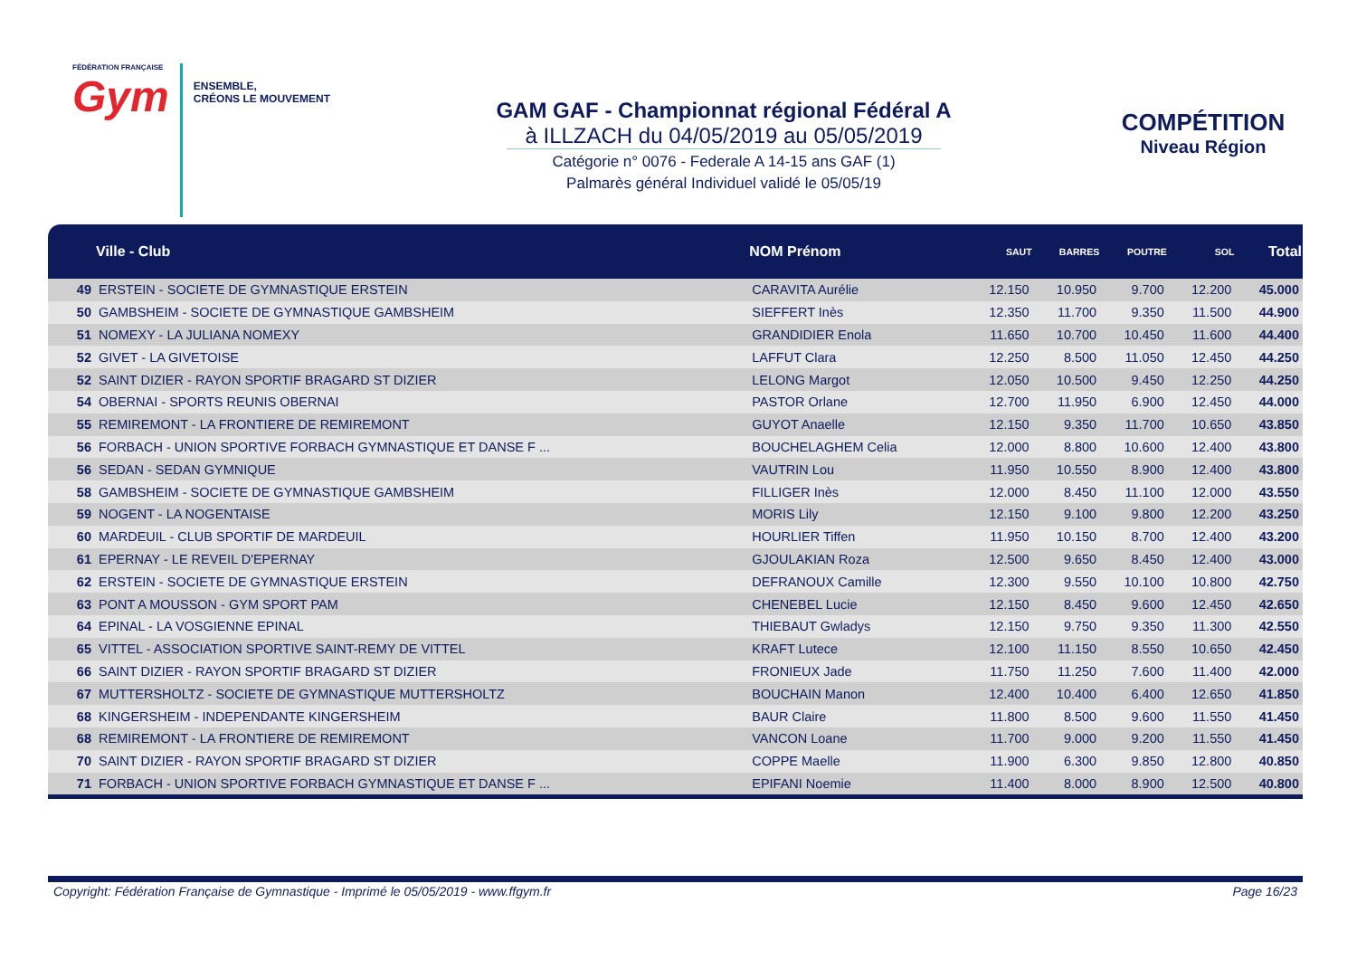FÉDÉRATION FRANÇAISE
Gym
ENSEMBLE,
CRÉONS LE MOUVEMENT
GAM GAF - Championnat régional Fédéral A
à ILLZACH du 04/05/2019 au 05/05/2019
Catégorie n° 0076 - Federale A 14-15 ans GAF (1)
Palmarès général Individuel validé le 05/05/19
COMPÉTITION
Niveau Région
| | Ville - Club | NOM Prénom | SAUT | BARRES | POUTRE | SOL | Total |
| --- | --- | --- | --- | --- | --- | --- | --- |
| 49 | ERSTEIN - SOCIETE DE GYMNASTIQUE ERSTEIN | CARAVITA Aurélie | 12.150 | 10.950 | 9.700 | 12.200 | 45.000 |
| 50 | GAMBSHEIM - SOCIETE DE GYMNASTIQUE GAMBSHEIM | SIEFFERT Inès | 12.350 | 11.700 | 9.350 | 11.500 | 44.900 |
| 51 | NOMEXY - LA JULIANA NOMEXY | GRANDIDIER Enola | 11.650 | 10.700 | 10.450 | 11.600 | 44.400 |
| 52 | GIVET - LA GIVETOISE | LAFFUT Clara | 12.250 | 8.500 | 11.050 | 12.450 | 44.250 |
| 52 | SAINT DIZIER - RAYON SPORTIF BRAGARD ST DIZIER | LELONG Margot | 12.050 | 10.500 | 9.450 | 12.250 | 44.250 |
| 54 | OBERNAI - SPORTS REUNIS OBERNAI | PASTOR Orlane | 12.700 | 11.950 | 6.900 | 12.450 | 44.000 |
| 55 | REMIREMONT - LA FRONTIERE DE REMIREMONT | GUYOT Anaelle | 12.150 | 9.350 | 11.700 | 10.650 | 43.850 |
| 56 | FORBACH - UNION SPORTIVE FORBACH GYMNASTIQUE ET DANSE F ... | BOUCHELAGHEM Celia | 12.000 | 8.800 | 10.600 | 12.400 | 43.800 |
| 56 | SEDAN - SEDAN GYMNIQUE | VAUTRIN Lou | 11.950 | 10.550 | 8.900 | 12.400 | 43.800 |
| 58 | GAMBSHEIM - SOCIETE DE GYMNASTIQUE GAMBSHEIM | FILLIGER Inès | 12.000 | 8.450 | 11.100 | 12.000 | 43.550 |
| 59 | NOGENT - LA NOGENTAISE | MORIS Lily | 12.150 | 9.100 | 9.800 | 12.200 | 43.250 |
| 60 | MARDEUIL - CLUB SPORTIF DE MARDEUIL | HOURLIER Tiffen | 11.950 | 10.150 | 8.700 | 12.400 | 43.200 |
| 61 | EPERNAY - LE REVEIL D'EPERNAY | GJOULAKIAN Roza | 12.500 | 9.650 | 8.450 | 12.400 | 43.000 |
| 62 | ERSTEIN - SOCIETE DE GYMNASTIQUE ERSTEIN | DEFRANOUX Camille | 12.300 | 9.550 | 10.100 | 10.800 | 42.750 |
| 63 | PONT A MOUSSON - GYM SPORT PAM | CHENEBEL Lucie | 12.150 | 8.450 | 9.600 | 12.450 | 42.650 |
| 64 | EPINAL - LA VOSGIENNE EPINAL | THIEBAUT Gwladys | 12.150 | 9.750 | 9.350 | 11.300 | 42.550 |
| 65 | VITTEL - ASSOCIATION SPORTIVE SAINT-REMY DE VITTEL | KRAFT Lutece | 12.100 | 11.150 | 8.550 | 10.650 | 42.450 |
| 66 | SAINT DIZIER - RAYON SPORTIF BRAGARD ST DIZIER | FRONIEUX Jade | 11.750 | 11.250 | 7.600 | 11.400 | 42.000 |
| 67 | MUTTERSHOLTZ - SOCIETE DE GYMNASTIQUE MUTTERSHOLTZ | BOUCHAIN Manon | 12.400 | 10.400 | 6.400 | 12.650 | 41.850 |
| 68 | KINGERSHEIM - INDEPENDANTE KINGERSHEIM | BAUR Claire | 11.800 | 8.500 | 9.600 | 11.550 | 41.450 |
| 68 | REMIREMONT - LA FRONTIERE DE REMIREMONT | VANCON Loane | 11.700 | 9.000 | 9.200 | 11.550 | 41.450 |
| 70 | SAINT DIZIER - RAYON SPORTIF BRAGARD ST DIZIER | COPPE Maelle | 11.900 | 6.300 | 9.850 | 12.800 | 40.850 |
| 71 | FORBACH - UNION SPORTIVE FORBACH GYMNASTIQUE ET DANSE F ... | EPIFANI Noemie | 11.400 | 8.000 | 8.900 | 12.500 | 40.800 |
Copyright: Fédération Française de Gymnastique - Imprimé le 05/05/2019 - www.ffgym.fr Page 16/23